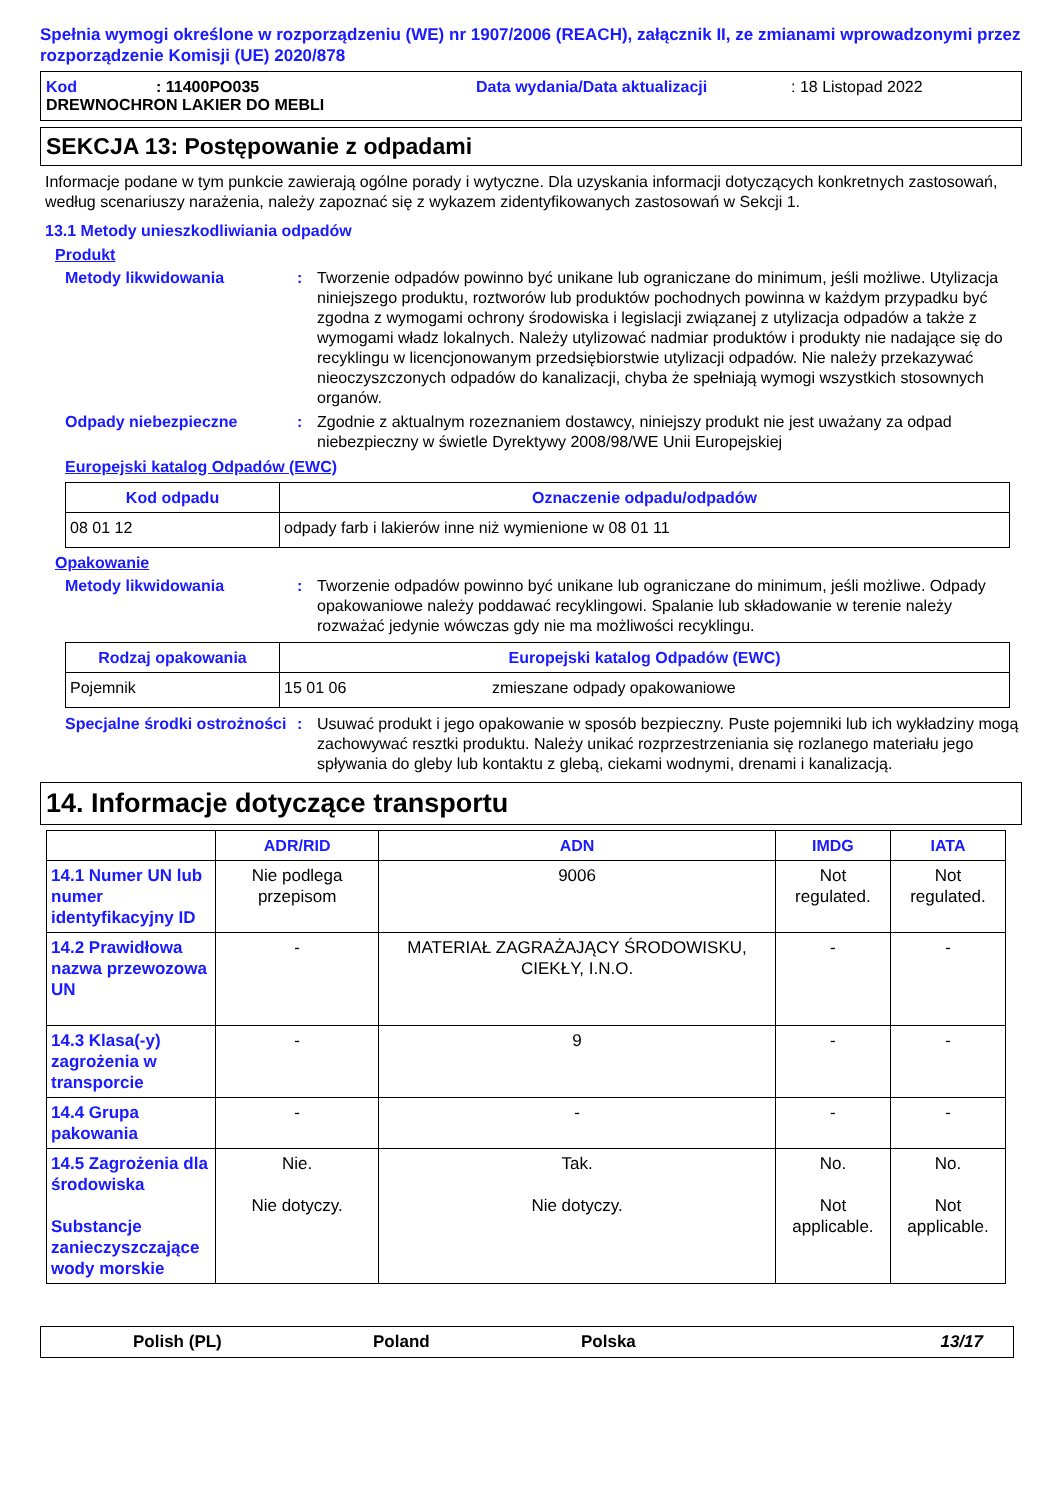Spełnia wymogi określone w rozporządzeniu (WE) nr 1907/2006 (REACH), załącznik II, ze zmianami wprowadzonymi przez rozporządzenie Komisji (UE) 2020/878
Kod: 11400PO035 Data wydania/Data aktualizacji: 18 Listopad 2022
DREWNOCHRON LAKIER DO MEBLI
SEKCJA 13: Postępowanie z odpadami
Informacje podane w tym punkcie zawierają ogólne porady i wytyczne. Dla uzyskania informacji dotyczących konkretnych zastosowań, według scenariuszy narażenia, należy zapoznać się z wykazem zidentyfikowanych zastosowań w Sekcji 1.
13.1 Metody unieszkodliwiania odpadów
Produkt
Metody likwidowania: Tworzenie odpadów powinno być unikane lub ograniczane do minimum, jeśli możliwe. Utylizacja niniejszego produktu, roztworów lub produktów pochodnych powinna w każdym przypadku być zgodna z wymogami ochrony środowiska i legislacji związanej z utylizacja odpadów a także z wymogami władz lokalnych. Należy utylizować nadmiar produktów i produkty nie nadające się do recyklingu w licencjonowanym przedsiębiorstwie utylizacji odpadów. Nie należy przekazywać nieoczyszczonych odpadów do kanalizacji, chyba że spełniają wymogi wszystkich stosownych organów.
Odpady niebezpieczne: Zgodnie z aktualnym rozeznaniem dostawcy, niniejszy produkt nie jest uważany za odpad niebezpieczny w świetle Dyrektywy 2008/98/WE Unii Europejskiej
Europejski katalog Odpadów (EWC)
| Kod odpadu | Oznaczenie odpadu/odpadów |
| --- | --- |
| 08 01 12 | odpady farb i lakierów inne niż wymienione w 08 01 11 |
Opakowanie
Metody likwidowania: Tworzenie odpadów powinno być unikane lub ograniczane do minimum, jeśli możliwe. Odpady opakowaniowe należy poddawać recyklingowi. Spalanie lub składowanie w terenie należy rozważać jedynie wówczas gdy nie ma możliwości recyklingu.
| Rodzaj opakowania | Europejski katalog Odpadów (EWC) | |
| --- | --- | --- |
| Pojemnik | 15 01 06 | zmieszane odpady opakowaniowe |
Specjalne środki ostrożności: Usuwać produkt i jego opakowanie w sposób bezpieczny. Puste pojemniki lub ich wykładziny mogą zachowywać resztki produktu. Należy unikać rozprzestrzeniania się rozlanego materiału jego spływania do gleby lub kontaktu z glebą, ciekami wodnymi, drenami i kanalizacją.
14. Informacje dotyczące transportu
| | ADR/RID | ADN | IMDG | IATA |
| --- | --- | --- | --- | --- |
| 14.1 Numer UN lub numer identyfikacyjny ID | Nie podlega przepisom | 9006 | Not regulated. | Not regulated. |
| 14.2 Prawidłowa nazwa przewozowa UN | - | MATERIAŁ ZAGRAŻAJĄCY ŚRODOWISKU, CIEKŁY, I.N.O. | - | - |
| 14.3 Klasa(-y) zagrożenia w transporcie | - | 9 | - | - |
| 14.4 Grupa pakowania | - | - | - | - |
| 14.5 Zagrożenia dla środowiska Substancje zanieczyszczające wody morskie | Nie. Nie dotyczy. | Tak. Nie dotyczy. | No. Not applicable. | No. Not applicable. |
Polish (PL) Poland Polska 13/17